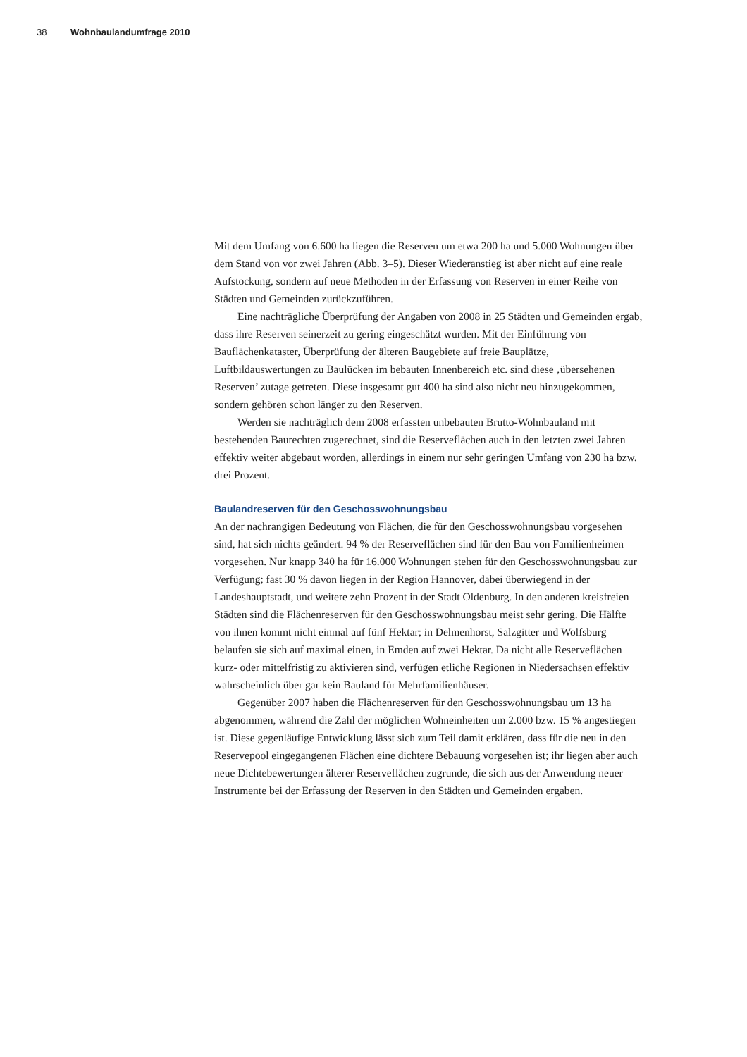38 Wohnbaulandumfrage 2010
Mit dem Umfang von 6.600 ha liegen die Reserven um etwa 200 ha und 5.000 Wohnungen über dem Stand von vor zwei Jahren (Abb. 3–5). Dieser Wiederanstieg ist aber nicht auf eine reale Aufstockung, sondern auf neue Methoden in der Erfassung von Reserven in einer Reihe von Städten und Gemeinden zurückzuführen.
Eine nachträgliche Überprüfung der Angaben von 2008 in 25 Städten und Gemeinden ergab, dass ihre Reserven seinerzeit zu gering eingeschätzt wurden. Mit der Einführung von Bauflächenkataster, Überprüfung der älteren Baugebiete auf freie Bauplätze, Luftbildauswertungen zu Baulücken im bebauten Innenbereich etc. sind diese ‚übersehenen Reserven’ zutage getreten. Diese insgesamt gut 400 ha sind also nicht neu hinzugekommen, sondern gehören schon länger zu den Reserven.
Werden sie nachträglich dem 2008 erfassten unbebauten Brutto-Wohnbauland mit bestehenden Baurechten zugerechnet, sind die Reserveflächen auch in den letzten zwei Jahren effektiv weiter abgebaut worden, allerdings in einem nur sehr geringen Umfang von 230 ha bzw. drei Prozent.
Baulandreserven für den Geschosswohnungsbau
An der nachrangigen Bedeutung von Flächen, die für den Geschosswohnungsbau vorgesehen sind, hat sich nichts geändert. 94 % der Reserveflächen sind für den Bau von Familienheimen vorgesehen. Nur knapp 340 ha für 16.000 Wohnungen stehen für den Geschosswohnungsbau zur Verfügung; fast 30 % davon liegen in der Region Hannover, dabei überwiegend in der Landeshauptstadt, und weitere zehn Prozent in der Stadt Oldenburg. In den anderen kreisfreien Städten sind die Flächenreserven für den Geschosswohnungsbau meist sehr gering. Die Hälfte von ihnen kommt nicht einmal auf fünf Hektar; in Delmenhorst, Salzgitter und Wolfsburg belaufen sie sich auf maximal einen, in Emden auf zwei Hektar. Da nicht alle Reserveflächen kurz- oder mittelfristig zu aktivieren sind, verfügen etliche Regionen in Niedersachsen effektiv wahrscheinlich über gar kein Bauland für Mehrfamilienhäuser.
Gegenüber 2007 haben die Flächenreserven für den Geschosswohnungsbau um 13 ha abgenommen, während die Zahl der möglichen Wohneinheiten um 2.000 bzw. 15 % angestiegen ist. Diese gegenläufige Entwicklung lässt sich zum Teil damit erklären, dass für die neu in den Reservepool eingegangenen Flächen eine dichtere Bebauung vorgesehen ist; ihr liegen aber auch neue Dichtebewertungen älterer Reserveflächen zugrunde, die sich aus der Anwendung neuer Instrumente bei der Erfassung der Reserven in den Städten und Gemeinden ergaben.